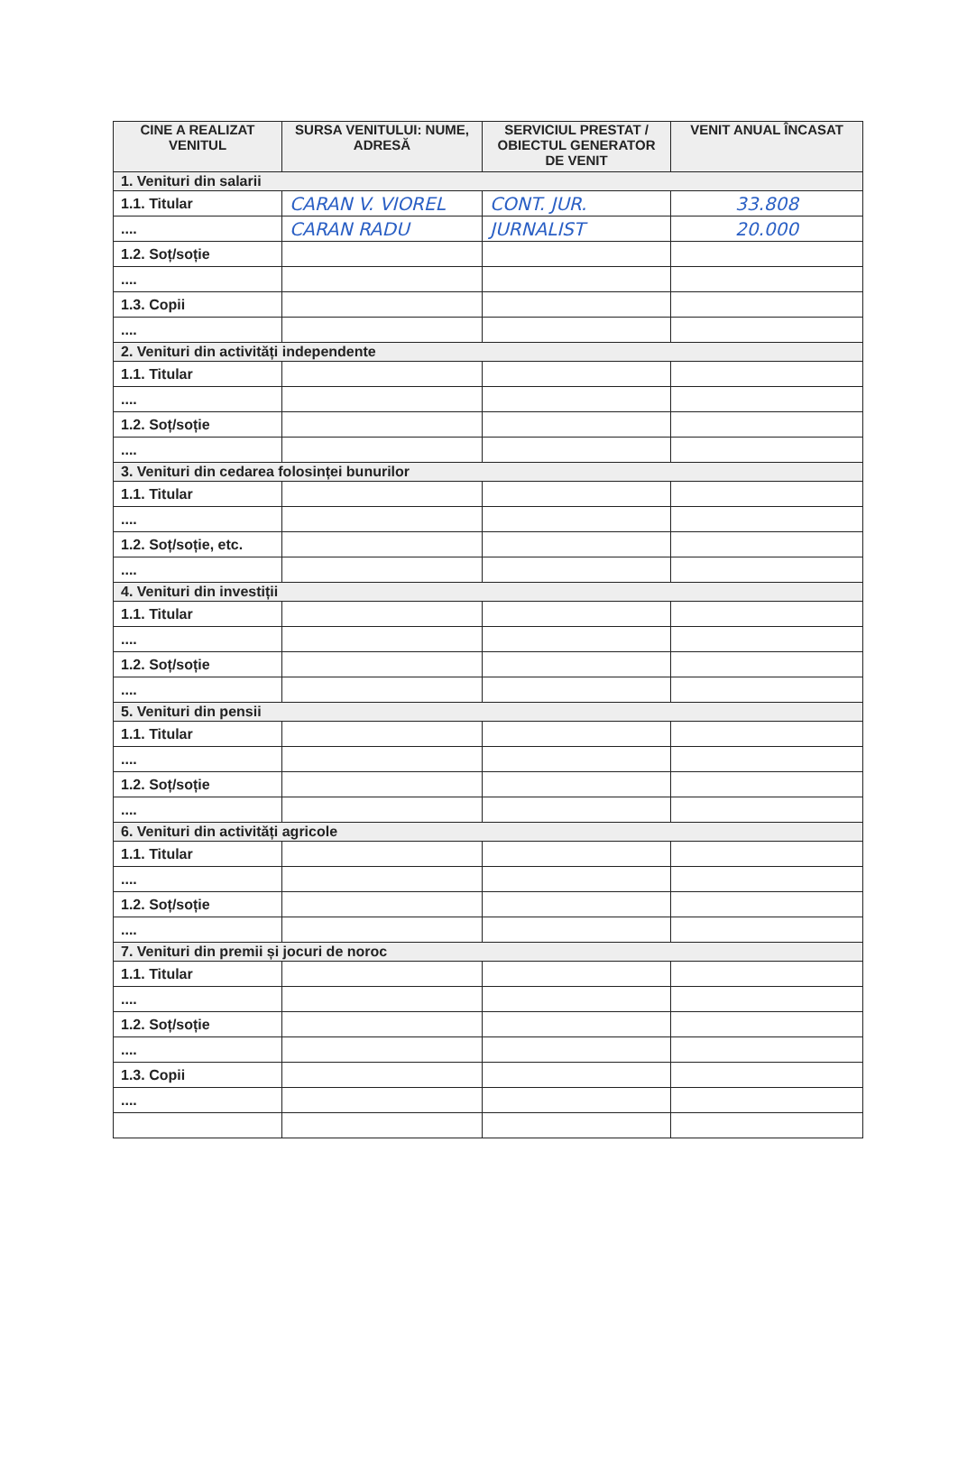| CINE A REALIZAT VENITUL | SURSA VENITULUI: NUME, ADRESĂ | SERVICIUL PRESTAT / OBIECTUL GENERATOR DE VENIT | VENIT ANUAL ÎNCASAT |
| --- | --- | --- | --- |
| 1. Venituri din salarii | | | |
| 1.1. Titular | CARAN V. VIOREL | CONT. JUR. | 33.808 |
| .... | CARAN RADU | JURNALIST | 20.000 |
| 1.2. Soț/soție | | | |
| .... | | | |
| 1.3. Copii | | | |
| .... | | | |
| 2. Venituri din activități independente | | | |
| 1.1. Titular | | | |
| .... | | | |
| 1.2. Soț/soție | | | |
| .... | | | |
| 3. Venituri din cedarea folosinței bunurilor | | | |
| 1.1. Titular | | | |
| .... | | | |
| 1.2. Soț/soție, etc. | | | |
| .... | | | |
| 4. Venituri din investiții | | | |
| 1.1. Titular | | | |
| .... | | | |
| 1.2. Soț/soție | | | |
| .... | | | |
| 5. Venituri din pensii | | | |
| 1.1. Titular | | | |
| .... | | | |
| 1.2. Soț/soție | | | |
| .... | | | |
| 6. Venituri din activități agricole | | | |
| 1.1. Titular | | | |
| .... | | | |
| 1.2. Soț/soție | | | |
| .... | | | |
| 7. Venituri din premii și jocuri de noroc | | | |
| 1.1. Titular | | | |
| .... | | | |
| 1.2. Soț/soție | | | |
| .... | | | |
| 1.3. Copii | | | |
| .... | | | |